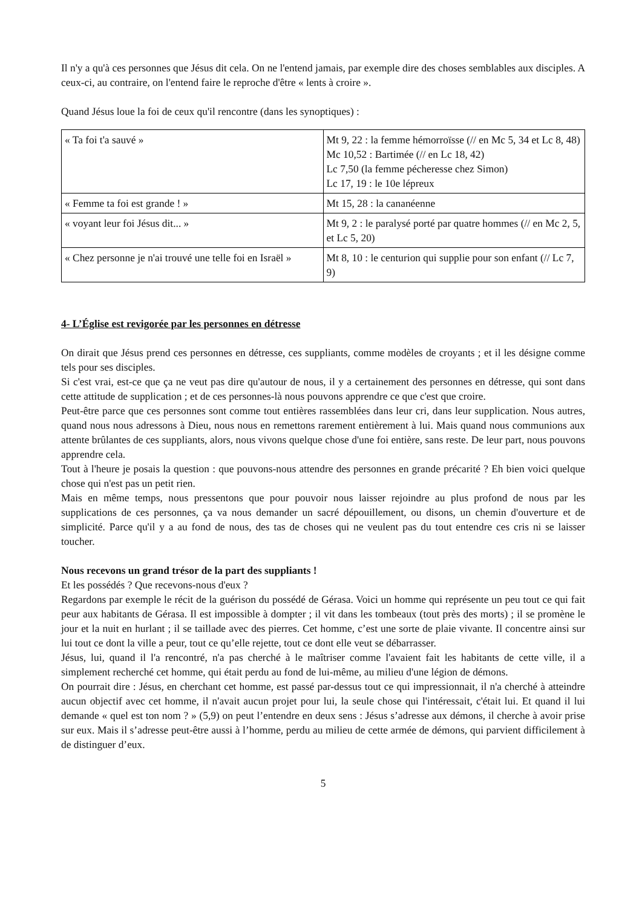Il n'y a qu'à ces personnes que Jésus dit cela. On ne l'entend jamais, par exemple dire des choses semblables aux disciples. A ceux-ci, au contraire, on l'entend faire le reproche d'être « lents à croire ».
Quand Jésus loue la foi de ceux qu'il rencontre (dans les synoptiques) :
| « Ta foi t'a sauvé » | Mt 9, 22 : la femme hémorroïsse (// en Mc 5, 34 et Lc 8, 48) Mc 10,52 : Bartimée (// en Lc 18, 42) Lc 7,50 (la femme pécheresse chez Simon) Lc 17, 19 : le 10e lépreux |
| « Femme ta foi est grande ! » | Mt 15, 28 : la cananéenne |
| « voyant leur foi Jésus dit... » | Mt 9, 2 : le paralysé porté par quatre hommes (// en Mc 2, 5, et Lc 5, 20) |
| « Chez personne je n'ai trouvé une telle foi en Israël » | Mt 8, 10 : le centurion qui supplie pour son enfant (// Lc 7, 9) |
4- L’Église est revigorée par les personnes en détresse
On dirait que Jésus prend ces personnes en détresse, ces suppliants, comme modèles de croyants ; et il les désigne comme tels pour ses disciples.
Si c'est vrai, est-ce que ça ne veut pas dire qu'autour de nous, il y a certainement des personnes en détresse, qui sont dans cette attitude de supplication ; et de ces personnes-là nous pouvons apprendre ce que c'est que croire.
Peut-être parce que ces personnes sont comme tout entières rassemblées dans leur cri, dans leur supplication. Nous autres, quand nous nous adressons à Dieu, nous nous en remettons rarement entièrement à lui. Mais quand nous communions aux attente brûlantes de ces suppliants, alors, nous vivons quelque chose d'une foi entière, sans reste. De leur part, nous pouvons apprendre cela.
Tout à l'heure je posais la question : que pouvons-nous attendre des personnes en grande précarité ? Eh bien voici quelque chose qui n'est pas un petit rien.
Mais en même temps, nous pressentons que pour pouvoir nous laisser rejoindre au plus profond de nous par les supplications de ces personnes, ça va nous demander un sacré dépouillement, ou disons, un chemin d'ouverture et de simplicité. Parce qu'il y a au fond de nous, des tas de choses qui ne veulent pas du tout entendre ces cris ni se laisser toucher.
Nous recevons un grand trésor de la part des suppliants !
Et les possédés ? Que recevons-nous d'eux ?
Regardons par exemple le récit de la guérison du possédé de Gérasa. Voici un homme qui représente un peu tout ce qui fait peur aux habitants de Gérasa. Il est impossible à dompter ; il vit dans les tombeaux (tout près des morts) ; il se promène le jour et la nuit en hurlant ; il se taillade avec des pierres. Cet homme, c’est une sorte de plaie vivante. Il concentre ainsi sur lui tout ce dont la ville a peur, tout ce qu’elle rejette, tout ce dont elle veut se débarrasser.
Jésus, lui, quand il l'a rencontré, n'a pas cherché à le maîtriser comme l'avaient fait les habitants de cette ville, il a simplement recherché cet homme, qui était perdu au fond de lui-même, au milieu d'une légion de démons.
On pourrait dire : Jésus, en cherchant cet homme, est passé par-dessus tout ce qui impressionnait, il n'a cherché à atteindre aucun objectif avec cet homme, il n'avait aucun projet pour lui, la seule chose qui l'intéressait, c'était lui. Et quand il lui demande « quel est ton nom ? » (5,9) on peut l’entendre en deux sens : Jésus s’adresse aux démons, il cherche à avoir prise sur eux. Mais il s’adresse peut-être aussi à l’homme, perdu au milieu de cette armée de démons, qui parvient difficilement à de distinguer d’eux.
5